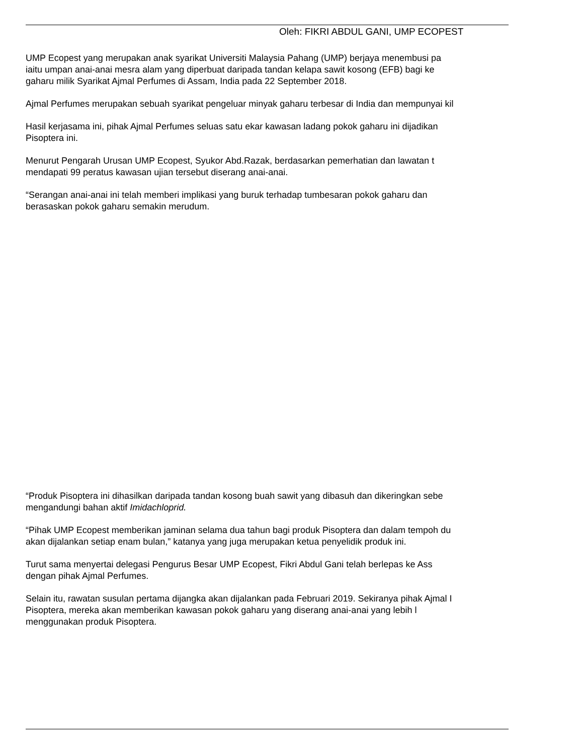Oleh: FIKRI ABDUL GANI, UMP ECOPEST
UMP Ecopest yang merupakan anak syarikat Universiti Malaysia Pahang (UMP) berjaya menembusi pa
iaitu umpan anai-anai mesra alam yang diperbuat daripada tandan kelapa sawit kosong (EFB) bagi ke
gaharu milik Syarikat Ajmal Perfumes di Assam, India pada 22 September 2018.
Ajmal Perfumes merupakan sebuah syarikat pengeluar minyak gaharu terbesar di India dan mempunyai kil
Hasil kerjasama ini, pihak Ajmal Perfumes seluas satu ekar kawasan ladang pokok gaharu ini dijadikan
Pisoptera ini.
Menurut Pengarah Urusan UMP Ecopest, Syukor Abd.Razak, berdasarkan pemerhatian dan lawatan t
mendapati 99 peratus kawasan ujian tersebut diserang anai-anai.
“Serangan anai-anai ini telah memberi implikasi yang buruk terhadap tumbesaran pokok gaharu dan
berasaskan pokok gaharu semakin merudum.
“Produk Pisoptera ini dihasilkan daripada tandan kosong buah sawit yang dibasuh dan dikeringkan sebe
mengandungi bahan aktif Imidachloprid.
“Pihak UMP Ecopest memberikan jaminan selama dua tahun bagi produk Pisoptera dan dalam tempoh du
akan dijalankan setiap enam bulan,” katanya yang juga merupakan ketua penyelidik produk ini.
Turut sama menyertai delegasi Pengurus Besar UMP Ecopest, Fikri Abdul Gani telah berlepas ke Ass
dengan pihak Ajmal Perfumes.
Selain itu, rawatan susulan pertama dijangka akan dijalankan pada Februari 2019. Sekiranya pihak Ajmal I
Pisoptera, mereka akan memberikan kawasan pokok gaharu yang diserang anai-anai yang lebih l
menggunakan produk Pisoptera.